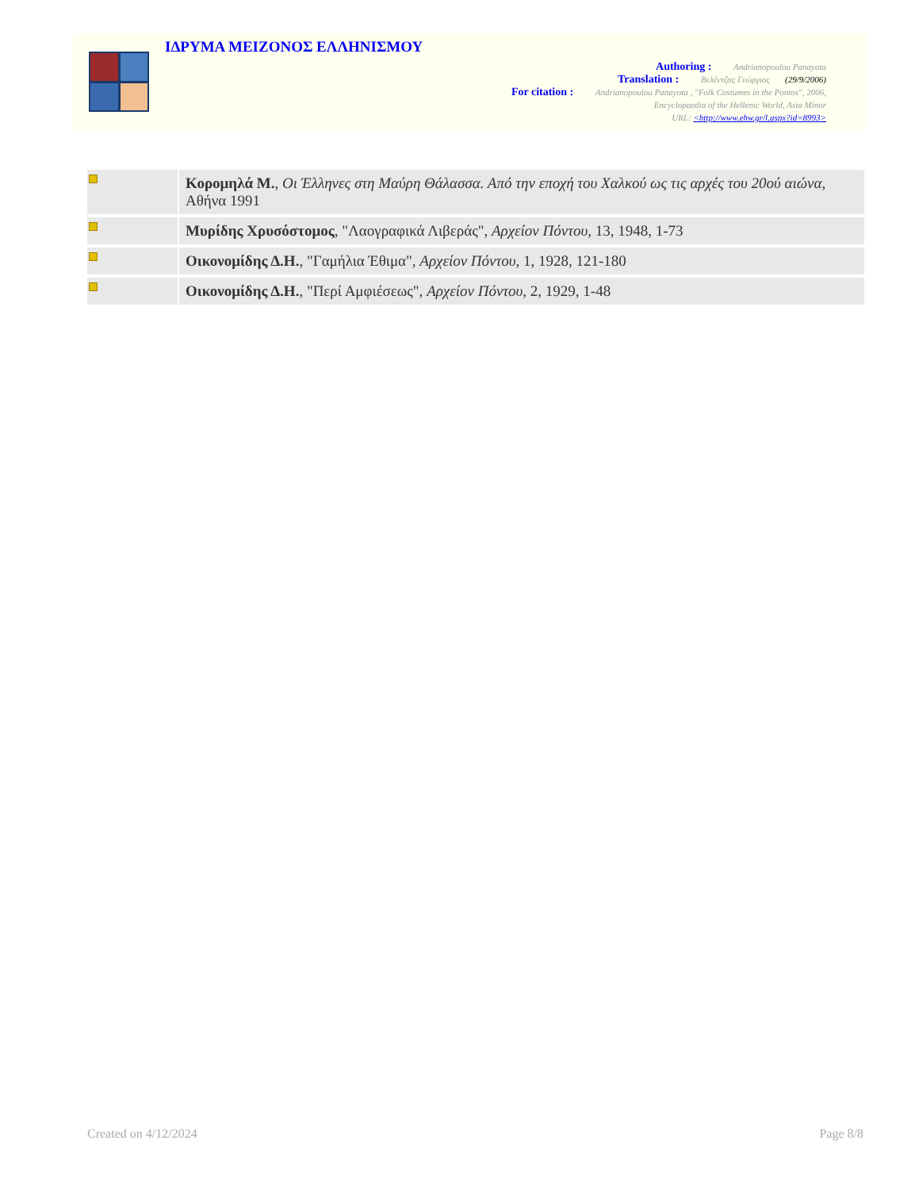ΙΔΡΥΜΑ ΜΕΙΖΟΝΟΣ ΕΛΛΗΝΙΣΜΟΥ
Authoring : Andrianopoulou Panayota
Translation : Βελέντζας Γεώργιος (29/9/2006)
For citation : Andrianopoulou Panayota , "Folk Costumes in the Pontos", 2006,
Encyclopaedia of the Hellenic World, Asia Minor
URL: <http://www.ehw.gr/l.aspx?id=8993>
| | Κορομηλά Μ. , Οι Έλληνες στη Μαύρη Θάλασσα. Από την εποχή του Χαλκού ως τις αρχές του 20ού αιώνα , Αθήνα 1991 |
| | Μυρίδης Χρυσόστομος , "Λαογραφικά Λιβεράς", Αρχείον Πόντου , 13, 1948, 1-73 |
| | Οικονομίδης Δ.Η. , "Γαμήλια Έθιμα", Αρχείον Πόντου , 1, 1928, 121-180 |
| | Οικονομίδης Δ.Η. , "Περί Αμφιέσεως", Αρχείον Πόντου , 2, 1929, 1-48 |
Created on 4/12/2024 Page 8/8